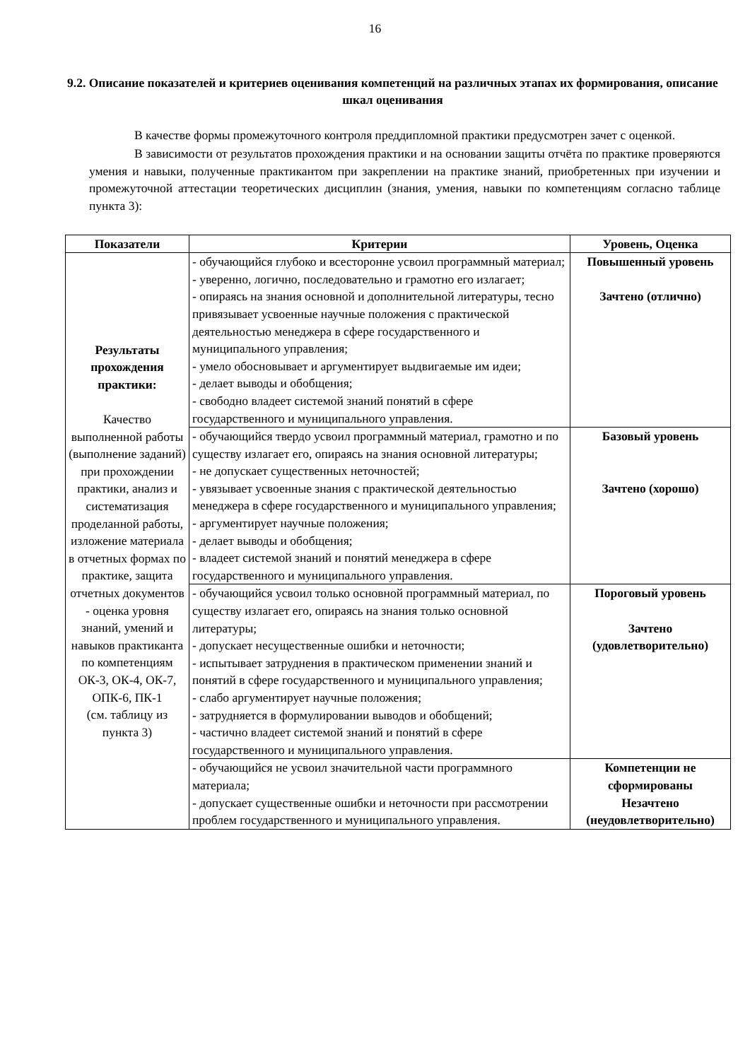16
9.2. Описание показателей и критериев оценивания компетенций на различных этапах их формирования, описание шкал оценивания
В качестве формы промежуточного контроля преддипломной практики предусмотрен зачет с оценкой.
В зависимости от результатов прохождения практики и на основании защиты отчёта по практике проверяются умения и навыки, полученные практикантом при закреплении на практике знаний, приобретенных при изучении и промежуточной аттестации теоретических дисциплин (знания, умения, навыки по компетенциям согласно таблице пункта 3):
| Показатели | Критерии | Уровень, Оценка |
| --- | --- | --- |
| Результаты прохождения практики: Качество выполненной работы (выполнение заданий) при прохождении практики, анализ и систематизация проделанной работы, изложение материала в отчетных формах по практике, защита отчетных документов - оценка уровня знаний, умений и навыков практиканта по компетенциям ОК-3, ОК-4, ОК-7, ОПК-6, ПК-1 (см. таблицу из пункта 3) | - обучающийся глубоко и всесторонне усвоил программный материал; - уверенно, логично, последовательно и грамотно его излагает; - опираясь на знания основной и дополнительной литературы, тесно привязывает усвоенные научные положения с практической деятельностью менеджера в сфере государственного и муниципального управления; - умело обосновывает и аргументирует выдвигаемые им идеи; - делает выводы и обобщения; - свободно владеет системой знаний понятий в сфере государственного и муниципального управления. | Повышенный уровень Зачтено (отлично) |
| | - обучающийся твердо усвоил программный материал, грамотно и по существу излагает его, опираясь на знания основной литературы; - не допускает существенных неточностей; - увязывает усвоенные знания с практической деятельностью менеджера в сфере государственного и муниципального управления; - аргументирует научные положения; - делает выводы и обобщения; - владеет системой знаний и понятий менеджера в сфере государственного и муниципального управления. | Базовый уровень Зачтено (хорошо) |
| | - обучающийся усвоил только основной программный материал, по существу излагает его, опираясь на знания только основной литературы; - допускает несущественные ошибки и неточности; - испытывает затруднения в практическом применении знаний и понятий в сфере государственного и муниципального управления; - слабо аргументирует научные положения; - затрудняется в формулировании выводов и обобщений; - частично владеет системой знаний и понятий в сфере государственного и муниципального управления. | Пороговый уровень Зачтено (удовлетворительно) |
| | - обучающийся не усвоил значительной части программного материала; - допускает существенные ошибки и неточности при рассмотрении проблем государственного и муниципального управления. | Компетенции не сформированы Незачтено (неудовлетворительно) |